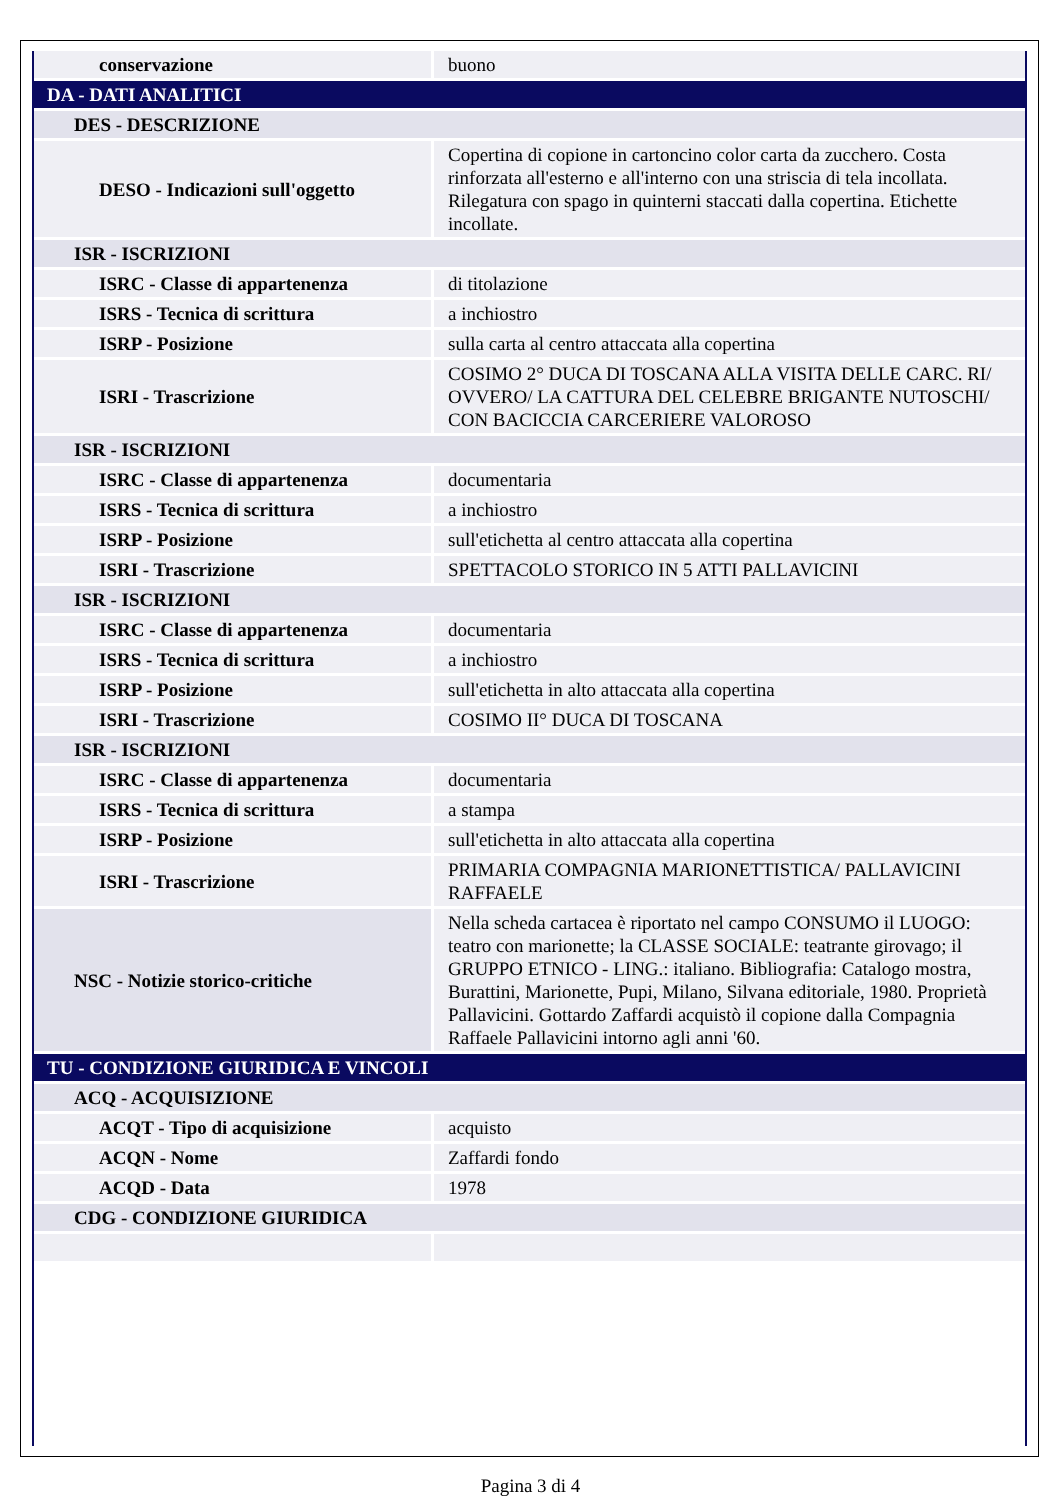| conservazione | buono |
| DA - DATI ANALITICI | |
| DES - DESCRIZIONE | |
| DESO - Indicazioni sull'oggetto | Copertina di copione in cartoncino color carta da zucchero. Costa rinforzata all'esterno e all'interno con una striscia di tela incollata. Rilegatura con spago in quinterni staccati dalla copertina. Etichette incollate. |
| ISR - ISCRIZIONI | |
| ISRC - Classe di appartenenza | di titolazione |
| ISRS - Tecnica di scrittura | a inchiostro |
| ISRP - Posizione | sulla carta al centro attaccata alla copertina |
| ISRI - Trascrizione | COSIMO 2° DUCA DI TOSCANA ALLA VISITA DELLE CARC. RI/ OVVERO/ LA CATTURA DEL CELEBRE BRIGANTE NUTOSCHI/ CON BACICCIA CARCERIERE VALOROSO |
| ISR - ISCRIZIONI | |
| ISRC - Classe di appartenenza | documentaria |
| ISRS - Tecnica di scrittura | a inchiostro |
| ISRP - Posizione | sull'etichetta al centro attaccata alla copertina |
| ISRI - Trascrizione | SPETTACOLO STORICO IN 5 ATTI PALLAVICINI |
| ISR - ISCRIZIONI | |
| ISRC - Classe di appartenenza | documentaria |
| ISRS - Tecnica di scrittura | a inchiostro |
| ISRP - Posizione | sull'etichetta in alto attaccata alla copertina |
| ISRI - Trascrizione | COSIMO II° DUCA DI TOSCANA |
| ISR - ISCRIZIONI | |
| ISRC - Classe di appartenenza | documentaria |
| ISRS - Tecnica di scrittura | a stampa |
| ISRP - Posizione | sull'etichetta in alto attaccata alla copertina |
| ISRI - Trascrizione | PRIMARIA COMPAGNIA MARIONETTISTICA/ PALLAVICINI RAFFAELE |
| NSC - Notizie storico-critiche | Nella scheda cartacea è riportato nel campo CONSUMO il LUOGO: teatro con marionette; la CLASSE SOCIALE: teatrante girovago; il GRUPPO ETNICO - LING.: italiano. Bibliografia: Catalogo mostra, Burattini, Marionette, Pupi, Milano, Silvana editoriale, 1980. Proprietà Pallavicini. Gottardo Zaffardi acquistò il copione dalla Compagnia Raffaele Pallavicini intorno agli anni '60. |
| TU - CONDIZIONE GIURIDICA E VINCOLI | |
| ACQ - ACQUISIZIONE | |
| ACQT - Tipo di acquisizione | acquisto |
| ACQN - Nome | Zaffardi fondo |
| ACQD - Data | 1978 |
| CDG - CONDIZIONE GIURIDICA | |
Pagina 3 di 4